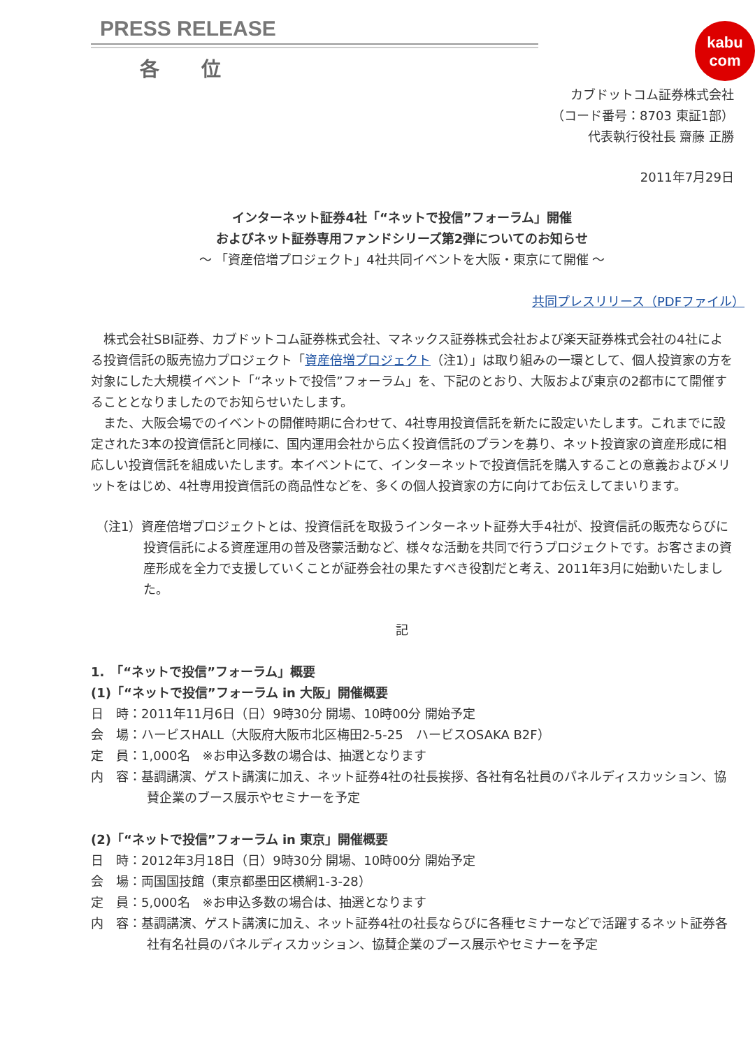PRESS RELEASE
各位
kabu
com
カブドットコム証券株式会社
（コード番号：8703 東証1部）
代表執行役社長 齋藤 正勝
2011年7月29日
インターネット証券4社「“ネットで投信”フォーラム」開催
およびネット証券専用ファンドシリーズ第2弾についてのお知らせ
～ 「資産倍増プロジェクト」4社共同イベントを大阪・東京にて開催 ～
共同プレスリリース（PDFファイル）
　株式会社SBI証券、カブドットコム証券株式会社、マネックス証券株式会社および楽天証券株式会社の4社による投資信託の販売協力プロジェクト「資産倍増プロジェクト（注1）」は取り組みの一環として、個人投資家の方を対象にした大規模イベント「“ネットで投信”フォーラム」を、下記のとおり、大阪および東京の2都市にて開催することとなりましたのでお知らせいたします。
　また、大阪会場でのイベントの開催時期に合わせて、4社専用投資信託を新たに設定いたします。これまでに設定された3本の投資信託と同様に、国内運用会社から広く投資信託のプランを募り、ネット投資家の資産形成に相応しい投資信託を組成いたします。本イベントにて、インターネットで投資信託を購入することの意義およびメリットをはじめ、4社専用投資信託の商品性などを、多くの個人投資家の方に向けてお伝えしてまいります。
（注1）資産倍増プロジェクトとは、投資信託を取扱うインターネット証券大手4社が、投資信託の販売ならびに投資信託による資産運用の普及啓蒙活動など、様々な活動を共同で行うプロジェクトです。お客さまの資産形成を全力で支援していくことが証券会社の果たすべき役割だと考え、2011年3月に始動いたしました。
記
1.　「“ネットで投信”フォーラム」概要
(1)「“ネットで投信”フォーラム in 大阪」開催概要
日　時：2011年11月6日（日）9時30分 開場、10時00分 開始予定
会　場：ハービスHALL（大阪府大阪市北区梅田2-5-25　ハービスOSAKA B2F）
定　員：1,000名　※お申込多数の場合は、抽選となります
内　容：基調講演、ゲスト講演に加え、ネット証券4社の社長挨拶、各社有名社員のパネルディスカッション、協賛企業のブース展示やセミナーを予定
(2)「“ネットで投信”フォーラム in 東京」開催概要
日　時：2012年3月18日（日）9時30分 開場、10時00分 開始予定
会　場：両国国技館（東京都墨田区横網1-3-28）
定　員：5,000名　※お申込多数の場合は、抽選となります
内　容：基調講演、ゲスト講演に加え、ネット証券4社の社長ならびに各種セミナーなどで活躍するネット証券各社有名社員のパネルディスカッション、協賛企業のブース展示やセミナーを予定